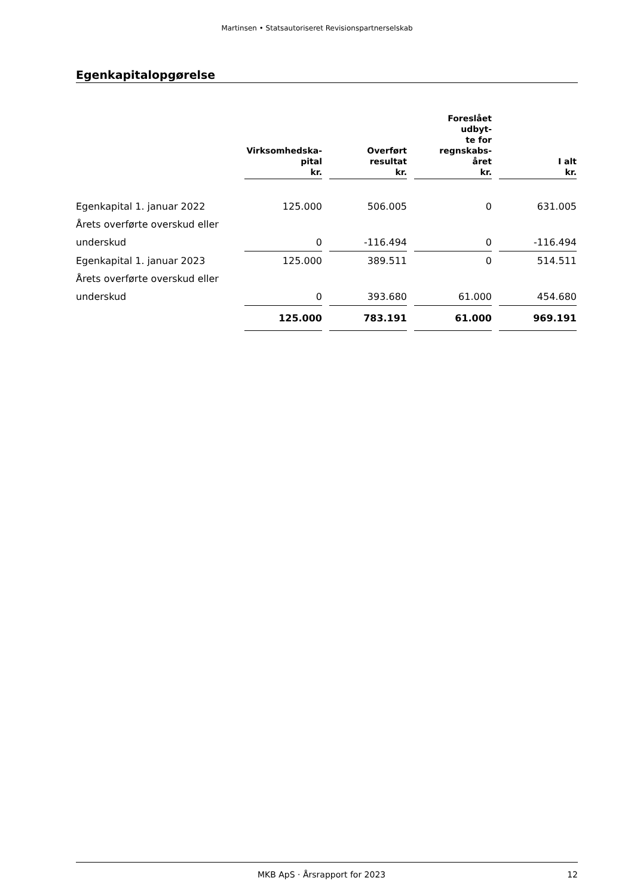Martinsen • Statsautoriseret Revisionspartnerselskab
Egenkapitalopgørelse
| | Virksomhedska- pital kr. | Overført resultat kr. | Foreslået udbyt- te for regnskabs- året kr. | I alt kr. |
| --- | --- | --- | --- | --- |
| Egenkapital 1. januar 2022 | 125.000 | 506.005 | 0 | 631.005 |
| Årets overførte overskud eller | | | | |
| underskud | 0 | -116.494 | 0 | -116.494 |
| Egenkapital 1. januar 2023 | 125.000 | 389.511 | 0 | 514.511 |
| Årets overførte overskud eller | | | | |
| underskud | 0 | 393.680 | 61.000 | 454.680 |
| | 125.000 | 783.191 | 61.000 | 969.191 |
MKB ApS · Årsrapport for 2023 12